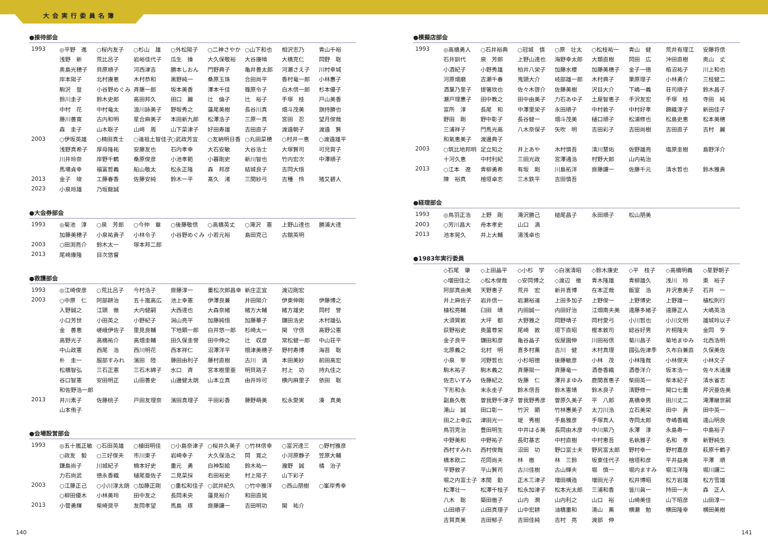大会実行委員名簿
●接待部会
| 1993 | ◎平野 進 | ○桜内友子 | ○杉山 雄 | ○外松陽子 | ○二神さやか | ○山下和也 | 相沢志乃 | 青山千裕 |
| | 浅野 新 | 荒比呂子 | 岩峪佳代子 | 瓜生 操 | 大久保敬裕 | 大谷康晴 | 大橋克仁 | 岡野 聡 |
| | 奥島光穂子 | 貝原順子 | 河西津吉 | 勝本しおん | 門野典子 | 亀井善太郎 | 河瀬さえ子 | 川村幸城 |
| | 岸本陽子 | 北村康恵 | 木村恭和 | 黒野純一 | 桑原玉珠 | 合田尚平 | 香村竜一郎 | 小林惠子 |
| | 駒沢 登 | 小谷野めぐみ | 斉藤一郎 | 坂本美香 | 澤本千佳 | 篠原令子 | 白木信一郎 | 杉本優子 |
| | 鈴川圭子 | 鈴木史郎 | 高田邦久 | 田口 麗 | 辻 倫子 | 辻 裕子 | 手塚 桂 | 戸山美香 |
| | 中村 花 | 中村竜太 | 浪川詠美子 | 野坂秀之 | 蓮尾美樹 | 長谷川真 | 畑斗茂美 | 旗持勝也 |
| | 藤川善寛 | 古内和明 | 星合麻美子 | 本田新九郎 | 松澤浩子 | 三原一真 | 宮田 忍 | 望月俊哉 |
| | 森 圭子 | 山木聡子 | 山﨑 周 | 山下菜津子 | 好田寿雄 | 吉田直子 | 渡邉朝子 | 渡邉 賢 |
| 2003 | ○伊坂英雄 | ○楠田真士 | ○道祖土智佳子 | ○武政芳宜 | ○友納明日香 | ○丸田菜穂 | ○村井一恵 | ○渡邉雄平 |
| | 浅野真希子 | 厚母隆祐 | 安藤友也 | 石内孝幸 | 大石安敏 | 大谷浩士 | 大塚賢司 | 可児賀子 |
| | 川井玲奈 | 岸野千鶴 | 桑原俊彦 | 小池孝範 | 小暮剛史 | 新川智也 | 竹内宏次 | 中澤順子 |
| | 馬場貞幸 | 福冨哲義 | 船山敬太 | 松永正隆 | 森 邦彦 | 結城良子 | 吉岡大悟 | |
| 2013 | 金子 竣 | 工藤春香 | 佐藤安純 | 鈴木一平 | 髙久 渚 | 三間紗弓 | 吉種 怜 | 猪又碧人 |
| 2023 | 小泉玲雄 | 乃坂龍誠 | | | | | | |
●大会券部会
| 1993 | ◎菊池 淳 | ○泉 芳郎 | ○今仲 章 | ○後藤敬信 | ○高橋英丈 | ○滝沢 憲 | 上野山達也 | 勝浦大達 |
| | 加藤美穂子 | 小泉祐貴子 | 小林令子 | 小谷野めぐみ | 小若元裕 | 島田克己 | 古舘英明 | |
| 2003 | ○田渕亮介 | 鈴木太一 | 塚本邦二郎 | | | | | |
| 2013 | 尾崎康隆 | 目次悠督 | | | | | | |
●救護部会
| 1993 | ◎江崎俊彦 | ○荒比呂子 | 今村浩子 | 齋藤淳一 | 重松次郎昌幸 | 新庄正宜 | 渡辺剛宏 | |
| 2003 | ○中原 仁 | 阿部耕治 | 五十嵐高広 | 池上幸憲 | 伊澤良兼 | 井田陽介 | 伊東伸剛 | 伊藤博之 |
| | 入野誠之 | 江頭 徹 | 大内健嗣 | 大西達也 | 大森奈緒 | 緒方大輔 | 緒方雄史 | 岡村 誉 |
| | 小口芳世 | 小田英之 | 小野紀子 | 潟山亮平 | 加藤純悟 | 加藤華子 | 鎌田浩史 | 木村雄弘 |
| | 金 善恵 | 嵯峨伊佐子 | 里見良輔 | 下地顕一郎 | 白井悠一郎 | 杉崎太一 | 関 守信 | 高野公憲 |
| | 高野光子 | 高橋祐介 | 高畑圭輔 | 田久保圭誉 | 田中伸之 | 辻 収彦 | 常松健一郎 | 中山荘平 |
| | 中山政憲 | 西尾 浩 | 西川明花 | 西本祥仁 | 沼澤洋平 | 根津美穂子 | 野村寿博 | 海苔 聡 |
| | 朴 圭一 | 服部すみれ | 濱田 陸 | 藤田由利子 | 藤村直樹 | 古川 満 | 本田美紗 | 前田高宏 |
| | 松橋智弘 | 三石正憲 | 三石木綿子 | 水口 斉 | 宮本樹里亜 | 明貝路子 | 村上 功 | 持丸佳之 |
| | 谷口智憲 | 安田明正 | 山田善史 | 山邊健太朗 | 山本立真 | 由井玲可 | 横内麻里子 | 依田 聡 |
| | 和佐野浩一郎 | | | | | | | |
| 2013 | 井川素子 | 佐藤桃子 | 戸田友理奈 | 濱田真理子 | 平田彩香 | 藤野萌美 | 松永愛実 | 湊 真美 |
| | 山本侑子 | | | | | | | |
●会場設営部会
| 1993 | ◎五十嵐正敏 | ○石田英雄 | ○植田明佳 | ○小島奈津子 | ○桜井久美子 | ○竹林信幸 | ○富沢達三 | ○野村雅彦 |
| | ○政友 毅 | ○三好俊夫 | 市川東子 | 岩崎幸子 | 大久保浩之 | 岡 寛之 | 小河原静子 | 笠原大輔 |
| | 鎌島尚子 | 川城紀子 | 楠本好史 | 重元 勇 | 白神梨絵 | 鈴木祐一 | 瀧野 誠 | 橘 治子 |
| | 力石尚武 | 徳永香織 | 樋尾亜佐子 | 二見菜採 | 右田裕史 | 村上陽子 | 山下彩子 | |
| 2003 | ○江藤正己 | ○小川淳太朗 | ○加藤正剛 | ○重松和佳子 | ○武井紀久 | ○竹中雅洋 | ○西山朋樹 | ○峯岸秀幸 |
| | ○柳田優木 | 小林美玲 | 田中友之 | 長岡未央 | 蓮見裕介 | 和田直晃 | | |
| 2013 | 小菅勇輝 | 柴崎奨平 | 友岡孝望 | 馬島 琢 | 齋藤讓一 | 吉田明功 | 関 祐介 | |
●模擬店部会
| 1993 | ◎高橋勇人 | ○石井裕典 | ○冠城 慎 | ○原 壮太 | ○松枝祐一 | 青山 健 | 荒井有理江 | 安藤将信 |
| | 石井訓代 | 泉 芳郎 | 上野山達也 | 海野幸太郎 | 大類直樹 | 岡田 広 | 沖田直樹 | 奥山 丈 |
| | 小酒紀子 | 小野秀雄 | 柏井八栄子 | 加藤水櫻 | 加藤美穂子 | 金子一徳 | 栢沼祐子 | 川上和也 |
| | 河原畑磨 | 吉瀬千春 | 鬼頭大介 | 岐部雄一郎 | 木村典子 | 栗原理子 | 小林勇介 | 三枝健二 |
| | 酒葉乃里子 | 提箸欣也 | 佐々木啓介 | 佐藤美樹 | 沢目大介 | 下嶋一義 | 荘司順子 | 鈴木昌子 |
| | 瀬戸理惠子 | 田中教之 | 田中由美子 | 力石あゆ子 | 土屋智恵子 | 手沢友宏 | 手塚 桂 | 寺田 純 |
| | 富所 淳 | 長尾 和 | 中澤里栄子 | 永田順子 | 中村敦子 | 中村好孝 | 錦織淳子 | 新田佳子 |
| | 野田 剛 | 野中彰子 | 長谷健一 | 畑斗茂美 | 樋口順子 | 松浦修也 | 松島史恵 | 松本美穂 |
| | 三浦祥子 | 門馬光高 | 八木奈保子 | 矢吹 明 | 吉田彩子 | 吉田尚樹 | 吉田直子 | 吉村 麗 |
| | 和氣恵美子 | 渡邊典子 | | | | | | |
| 2003 | ○筑比地邦明 | 足立知之 | 井上あや | 木村慎吾 | 清川慧佑 | 佐野雄亮 | 塩原圭樹 | 島野洋介 |
| | 十河久恵 | 中村利紀 | 三田光政 | 宮澤通浩 | 村野大郎 | 山内祐治 | | |
| 2013 | ○江本 遼 | 青柳勇希 | 有坂 剛 | 川島拓洋 | 齋藤讓一 | 佐藤千元 | 清水哲也 | 鈴木雅貴 |
| | 陳 裕真 | 檜垣卓志 | 三木鉄平 | 吉田慎吾 | | | | |
●経理部会
| 1993 | ◎鳥羽正浩 | 上野 剛 | 滝沢勝己 | 槌尾昌子 | 永田順子 | 松山朋美 | | |
| 2003 | ○芳川昌大 | 舟本孝史 | 山口 満 | | | | | |
| 2013 | 池本晃久 | 井上大輔 | 湯浅卓也 | | | | | |
●1983年実行委員
| | ◇石尾 肇 | ◇上田晶平 | ◇小杉 学 | ◇白濱清昭 | ◇鈴木康史 | ◇平 桂子 | ◇高橋明義 | ◇星野朝子 |
| | ◇増田佳之 | ◇松木俊哉 | ◇安岡博之 | ◇渡辺 徹 | 青木隆雄 | 青柳雄久 | 浅川 玲 | 東 裕子 |
| | 阿部真由美 | 天野恵子 | 荒井 宏 | 新井喜博 | 在本正哉 | 飯室 浩 | 井沢恵美子 | 石井 一 |
| | 井上麻佐子 | 岩井信一 | 岩瀬裕道 | 上田多加子 | 上野俊一 | 上野博史 | 上野雄一 | 植松則行 |
| | 植松亮輔 | 臼田 靖 | 内田誠一 | 内田好治 | 江畑南夫美 | 遠藤多緒子 | 遠藤正人 | 大嶋英浩 |
| | 大須賀敦 | 大坪 都 | 大野雅之 | 岡野靖子 | 岡村愛弓 | 小川哲也 | 小川文明 | 雄城玲以子 |
| | 荻野裕史 | 奥薗尊栄 | 尾崎 敦 | 垣下直昭 | 樫本敦司 | 綛谷好男 | 片桐隆夫 | 金岡 亨 |
| | 金子良平 | 鎌田和彦 | 亀谷晶子 | 仮屋園伸 | 川田裕信 | 菊川昌子 | 菊地まゆみ | 北西浩明 |
| | 北原義之 | 北村 明 | 喜多村薫 | 吉川 健 | 木村真理 | 國弘佐津季 | 久布白兼直 | 久保美佐 |
| | 小泉 寧 | 河野哲也 | 小杉昭徳 | 後藤敏彦 | 小林 茂 | 小林隆哉 | 小林俊夫 | 小林文子 |
| | 駒木祐子 | 駒木義之 | 斉藤陽一 | 斉藤竜一 | 酒巻香織 | 酒巻洋介 | 坂本浩一 | 佐々木道康 |
| | 佐志いずみ | 佐藤紀之 | 佐藤 仁 | 澤井まゆみ | 鹿間喜恵子 | 柴田英一 | 柴本紀子 | 清水省志 |
| | 下形和永 | 末永圭子 | 鈴木信吾 | 鈴木憲靖 | 鈴木良子 | 清野修一 | 関口七重 | 芹沢亜佐美 |
| | 副島久敬 | 曽我野千津子 | 曽我野秀彦 | 曽原久美子 | 平 八郎 | 髙橋幸男 | 田川丈二 | 滝澤継世嗣 |
| | 滝山 誠 | 田口彰一 | 竹沢 顕 | 竹林惠美子 | 太刀川浩 | 立石美栄 | 田中 貴 | 田中英一 |
| | 田之上幸広 | 津田光一 | 堤 秀樹 | 手島雅彦 | 手塚真人 | 寺岡太郎 | 寺嶋香織 | 遠山明良 |
| | 鳥羽克治 | 豊田明生 | 中井はる美 | 長岡由木彦 | 中川紫乃 | 永澤 淳 | 永島寿一 | 中島裕子 |
| | 中野美和 | 中野祐子 | 長町基志 | 中村直樹 | 中村恵吾 | 名執雅子 | 名和 孝 | 新野純生 |
| | 西村すみれ | 西村俊哉 | 沼田 功 | 野口富士夫 | 野尻富太郎 | 野村幸一 | 野村嘉彦 | 萩原千鶴子 |
| | 橋本欧二 | 花岡尚夫 | 林 徹 | 林 三鈴 | 坂東佳代子 | 檜垣和彦 | 平井益美 | 平澤 順 |
| | 平野敦子 | 平山賢司 | 古川佳樹 | 古山輝夫 | 堀 慎一 | 堀内ますみ | 堀江洋隆 | 堀川讓二 |
| | 堀之内富士子 | 本間 勤 | 正木三津子 | 増田構造 | 増田光子 | 松井博昭 | 松方岩雄 | 松方雪雄 |
| | 松澤壮一 | 松澤千枝子 | 松永加津子 | 松本光太郎 | 三浦和香 | 皆川眞一 | 持田一夫 | 森 正人 |
| | 八木 聡 | 築田徹子 | 山内 潤 | 山内利之 | 山口 裕 | 山崎美佳 | 山下昭彦 | 山田淳一 |
| | 山田順子 | 山田真理子 | 山中宏耕 | 油橋重和 | 湯山 薫 | 横瀬 勉 | 横田隆幸 | 横田美樹 |
| | 吉賀真美 | 吉田郁子 | 吉田佳純 | 吉村 亮 | 渡部 伸 | | | |
140 141